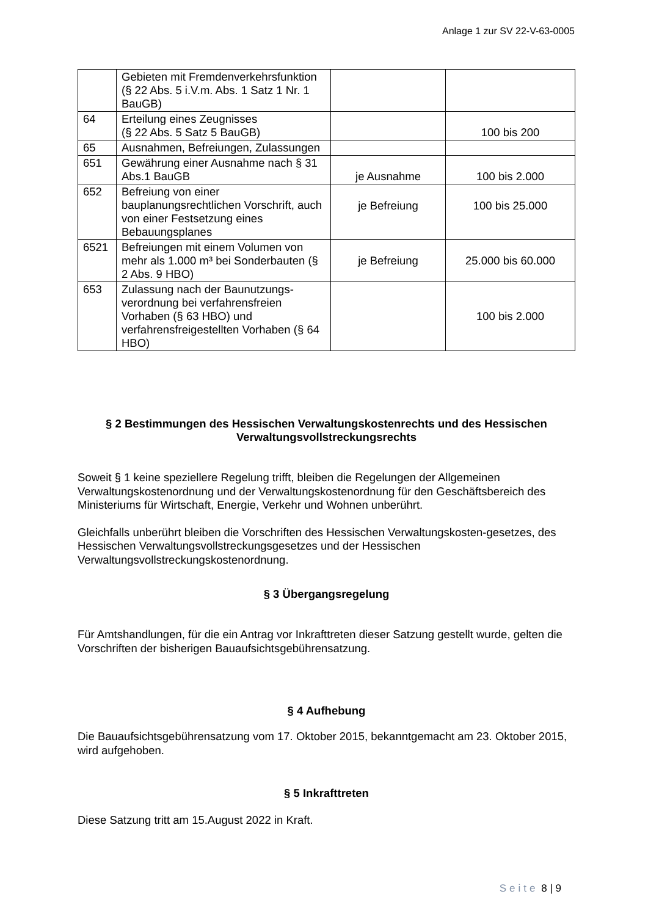Anlage 1 zur SV 22-V-63-0005
| | Gebieten mit Fremdenverkehrsfunktion (§ 22 Abs. 5 i.V.m. Abs. 1 Satz 1 Nr. 1 BauGB) | | |
| 64 | Erteilung eines Zeugnisses (§ 22 Abs. 5 Satz 5 BauGB) | | 100 bis 200 |
| 65 | Ausnahmen, Befreiungen, Zulassungen | | |
| 651 | Gewährung einer Ausnahme nach § 31 Abs.1 BauGB | je Ausnahme | 100 bis 2.000 |
| 652 | Befreiung von einer bauplanungsrechtlichen Vorschrift, auch von einer Festsetzung eines Bebauungsplanes | je Befreiung | 100 bis 25.000 |
| 6521 | Befreiungen mit einem Volumen von mehr als 1.000 m³ bei Sonderbauten (§ 2 Abs. 9 HBO) | je Befreiung | 25.000 bis 60.000 |
| 653 | Zulassung nach der Baunutzungs-verordnung bei verfahrensfreien Vorhaben (§ 63 HBO) und verfahrensfreigestellten Vorhaben (§ 64 HBO) | | 100 bis 2.000 |
§ 2 Bestimmungen des Hessischen Verwaltungskostenrechts und des Hessischen Verwaltungsvollstreckungsrechts
Soweit § 1 keine speziellere Regelung trifft, bleiben die Regelungen der Allgemeinen Verwaltungskostenordnung und der Verwaltungskostenordnung für den Geschäftsbereich des Ministeriums für Wirtschaft, Energie, Verkehr und Wohnen unberührt.
Gleichfalls unberührt bleiben die Vorschriften des Hessischen Verwaltungskosten-gesetzes, des Hessischen Verwaltungsvollstreckungsgesetzes und der Hessischen Verwaltungsvollstreckungskostenordnung.
§ 3 Übergangsregelung
Für Amtshandlungen, für die ein Antrag vor Inkrafttreten dieser Satzung gestellt wurde, gelten die Vorschriften der bisherigen Bauaufsichtsgebührensatzung.
§ 4 Aufhebung
Die Bauaufsichtsgebührensatzung vom 17. Oktober 2015, bekanntgemacht am 23. Oktober 2015, wird aufgehoben.
§ 5 Inkrafttreten
Diese Satzung tritt am 15.August 2022 in Kraft.
Seite 8 | 9